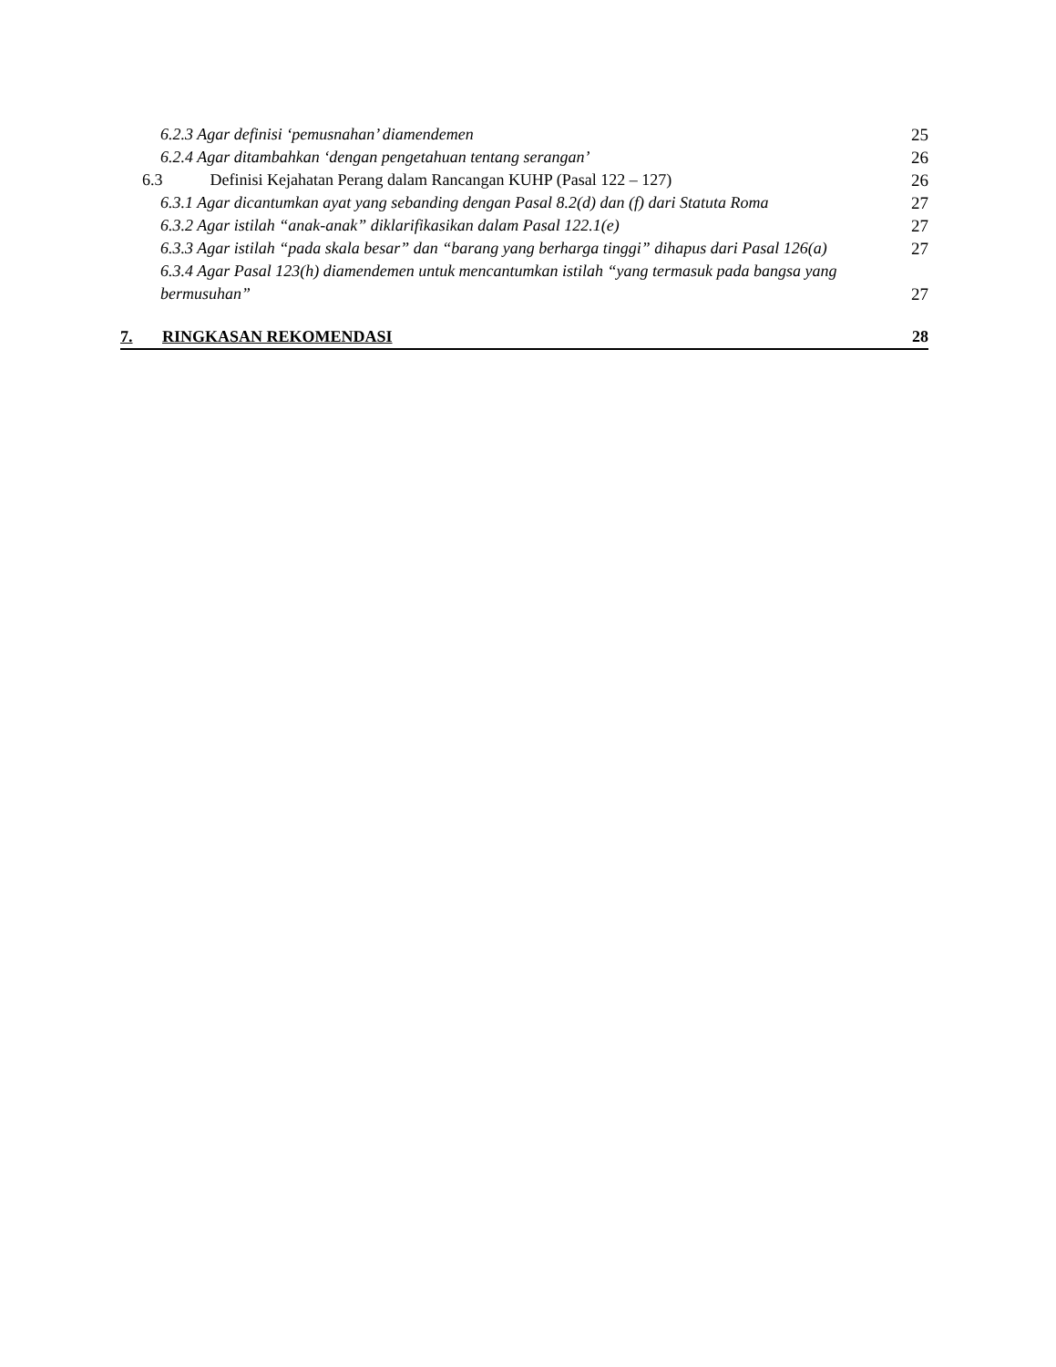6.2.3 Agar definisi ‘pemusnahan’ diamendemen 25
6.2.4 Agar ditambahkan ‘dengan pengetahuan tentang serangan’ 26
6.3 Definisi Kejahatan Perang dalam Rancangan KUHP (Pasal 122 – 127) 26
6.3.1 Agar dicantumkan ayat yang sebanding dengan Pasal 8.2(d) dan (f) dari Statuta Roma 27
6.3.2 Agar istilah “anak-anak” diklarifikasikan dalam Pasal 122.1(e) 27
6.3.3 Agar istilah “pada skala besar” dan “barang yang berharga tinggi” dihapus dari Pasal 126(a) 27
6.3.4 Agar Pasal 123(h) diamendemen untuk mencantumkan istilah “yang termasuk pada bangsa yang bermusuhan” 27
7. RINGKASAN REKOMENDASI 28